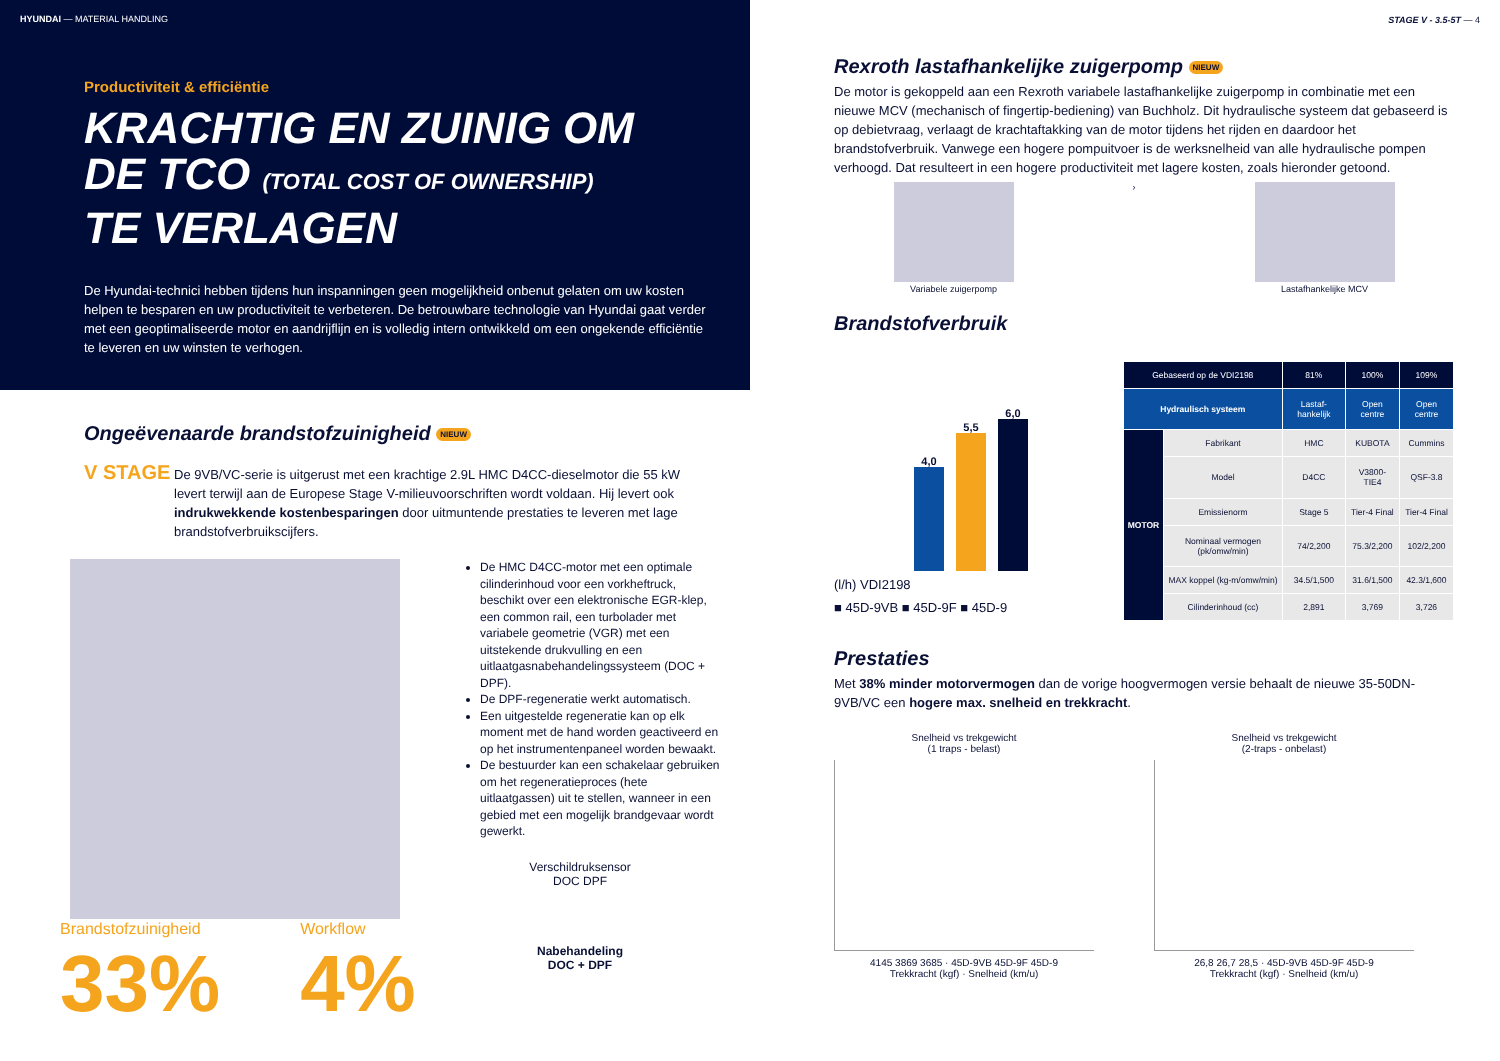HYUNDAI — MATERIAL HANDLING
Productiviteit & efficiëntie
KRACHTIG EN ZUINIG OM
DE TCO (TOTAL COST OF OWNERSHIP)
TE VERLAGEN
De Hyundai-technici hebben tijdens hun inspanningen geen mogelijkheid onbenut gelaten om uw kosten helpen te besparen en uw productiviteit te verbeteren. De betrouwbare technologie van Hyundai gaat verder met een geoptimaliseerde motor en aandrijflijn en is volledig intern ontwikkeld om een ongekende efficiëntie te leveren en uw winsten te verhogen.
Ongeëvenaarde brandstofzuinigheid NIEUW
V STAGE
De 9VB/VC-serie is uitgerust met een krachtige 2.9L HMC D4CC-dieselmotor die 55 kW levert terwijl aan de Europese Stage V-milieuvoorschriften wordt voldaan. Hij levert ook indrukwekkende kostenbesparingen door uitmuntende prestaties te leveren met lage brandstofverbruikscijfers.
De HMC D4CC-motor met een optimale cilinderinhoud voor een vorkheftruck, beschikt over een elektronische EGR-klep, een common rail, een turbolader met variabele geometrie (VGR) met een uitstekende drukvulling en een uitlaatgasnabehandelingssysteem (DOC + DPF).
De DPF-regeneratie werkt automatisch.
Een uitgestelde regeneratie kan op elk moment met de hand worden geactiveerd en op het instrumentenpaneel worden bewaakt.
De bestuurder kan een schakelaar gebruiken om het regeneratieproces (hete uitlaatgassen) uit te stellen, wanneer in een gebied met een mogelijk brandgevaar wordt gewerkt.
Verschildruksensor
DOC DPF
Nabehandeling
DOC + DPF
Brandstofzuinigheid
33%
Workflow
4%
STAGE V - 3.5-5T — 4
Rexroth lastafhankelijke zuigerpomp NIEUW
De motor is gekoppeld aan een Rexroth variabele lastafhankelijke zuigerpomp in combinatie met een nieuwe MCV (mechanisch of fingertip-bediening) van Buchholz. Dit hydraulische systeem dat gebaseerd is op debietvraag, verlaagt de krachtaftakking van de motor tijdens het rijden en daardoor het brandstofverbruik. Vanwege een hogere pompuitvoer is de werksnelheid van alle hydraulische pompen verhoogd. Dat resulteert in een hogere productiviteit met lagere kosten, zoals hieronder getoond.
Variabele zuigerpomp ›
Lastafhankelijke MCV
Brandstofverbruik
4,0
5,5
6,0
(l/h) VDI2198
■ 45D-9VB ■ 45D-9F ■ 45D-9
| Gebaseerd op de VDI2198 | | 81% | 100% | 109% |
| --- | --- | --- | --- | --- |
| Hydraulisch systeem | | Lastaf-hankelijk | Open centre | Open centre |
| MOTOR | Fabrikant | HMC | KUBOTA | Cummins |
| | Model | D4CC | V3800-TIE4 | QSF-3.8 |
| | Emissienorm | Stage 5 | Tier-4 Final | Tier-4 Final |
| | Nominaal vermogen (pk/omw/min) | 74/2,200 | 75.3/2,200 | 102/2,200 |
| | MAX koppel (kg-m/omw/min) | 34.5/1,500 | 31.6/1,500 | 42.3/1,600 |
| | Cilinderinhoud (cc) | 2,891 | 3,769 | 3,726 |
Prestaties
Met 38% minder motorvermogen dan de vorige hoogvermogen versie behaalt de nieuwe 35-50DN-9VB/VC een hogere max. snelheid en trekkracht.
Snelheid vs trekgewicht
(1 traps - belast)
4145 3869 3685 · 45D-9VB 45D-9F 45D-9
Trekkracht (kgf) · Snelheid (km/u)
Snelheid vs trekgewicht
(2-traps - onbelast)
26,8 26,7 28,5 · 45D-9VB 45D-9F 45D-9
Trekkracht (kgf) · Snelheid (km/u)